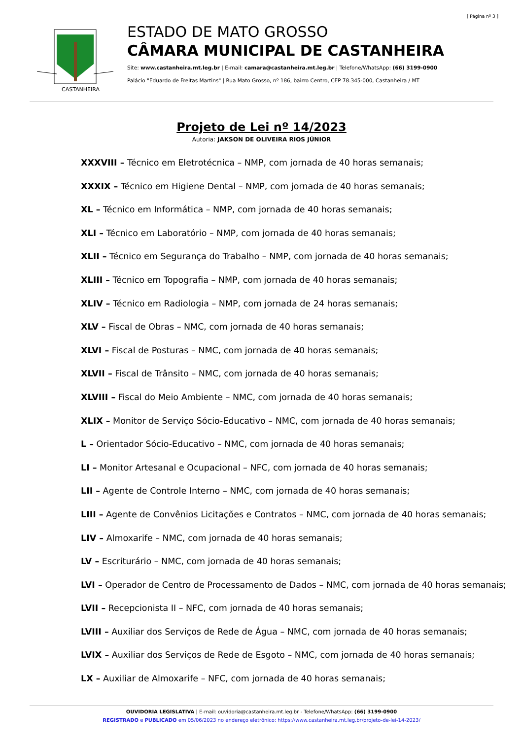[ Página nº 3 ]
CASTANHEIRA
ESTADO DE MATO GROSSO
CÂMARA MUNICIPAL DE CASTANHEIRA
Site: www.castanheira.mt.leg.br | E-mail: camara@castanheira.mt.leg.br | Telefone/WhatsApp: (66) 3199-0900
Palácio "Eduardo de Freitas Martins" | Rua Mato Grosso, nº 186, bairro Centro, CEP 78.345-000, Castanheira / MT
Projeto de Lei nº 14/2023
Autoria: JAKSON DE OLIVEIRA RIOS JÚNIOR
XXXVIII – Técnico em Eletrotécnica – NMP, com jornada de 40 horas semanais;
XXXIX – Técnico em Higiene Dental – NMP, com jornada de 40 horas semanais;
XL – Técnico em Informática – NMP, com jornada de 40 horas semanais;
XLI – Técnico em Laboratório – NMP, com jornada de 40 horas semanais;
XLII – Técnico em Segurança do Trabalho – NMP, com jornada de 40 horas semanais;
XLIII – Técnico em Topografia – NMP, com jornada de 40 horas semanais;
XLIV – Técnico em Radiologia – NMP, com jornada de 24 horas semanais;
XLV – Fiscal de Obras – NMC, com jornada de 40 horas semanais;
XLVI – Fiscal de Posturas – NMC, com jornada de 40 horas semanais;
XLVII – Fiscal de Trânsito – NMC, com jornada de 40 horas semanais;
XLVIII – Fiscal do Meio Ambiente – NMC, com jornada de 40 horas semanais;
XLIX – Monitor de Serviço Sócio-Educativo – NMC, com jornada de 40 horas semanais;
L – Orientador Sócio-Educativo – NMC, com jornada de 40 horas semanais;
LI – Monitor Artesanal e Ocupacional – NFC, com jornada de 40 horas semanais;
LII – Agente de Controle Interno – NMC, com jornada de 40 horas semanais;
LIII – Agente de Convênios Licitações e Contratos – NMC, com jornada de 40 horas semanais;
LIV – Almoxarife – NMC, com jornada de 40 horas semanais;
LV – Escriturário – NMC, com jornada de 40 horas semanais;
LVI – Operador de Centro de Processamento de Dados – NMC, com jornada de 40 horas semanais;
LVII – Recepcionista II – NFC, com jornada de 40 horas semanais;
LVIII – Auxiliar dos Serviços de Rede de Água – NMC, com jornada de 40 horas semanais;
LVIX – Auxiliar dos Serviços de Rede de Esgoto – NMC, com jornada de 40 horas semanais;
LX – Auxiliar de Almoxarife – NFC, com jornada de 40 horas semanais;
OUVIDORIA LEGISLATIVA | E-mail: ouvidoria@castanheira.mt.leg.br - Telefone/WhatsApp: (66) 3199-0900
REGISTRADO e PUBLICADO em 05/06/2023 no endereço eletrônico: https://www.castanheira.mt.leg.br/projeto-de-lei-14-2023/